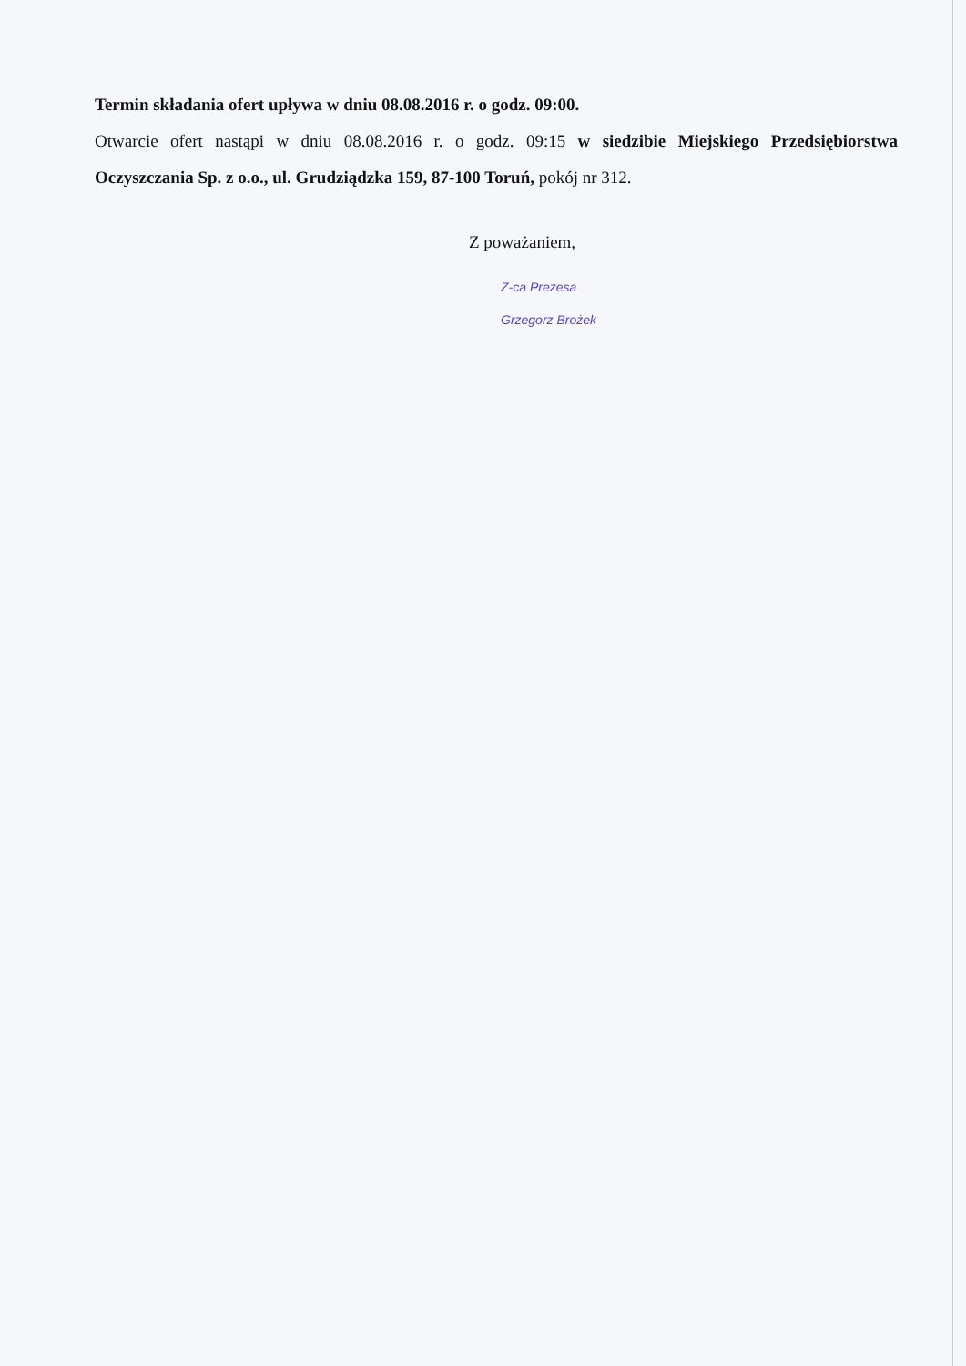Termin składania ofert upływa w dniu 08.08.2016 r. o godz. 09:00.
Otwarcie ofert nastąpi w dniu 08.08.2016 r. o godz. 09:15 w siedzibie Miejskiego Przedsiębiorstwa Oczyszczania Sp. z o.o., ul. Grudziądzka 159, 87-100 Toruń, pokój nr 312.
Z poważaniem,
Z-ca Prezesa
Grzegorz Brożek